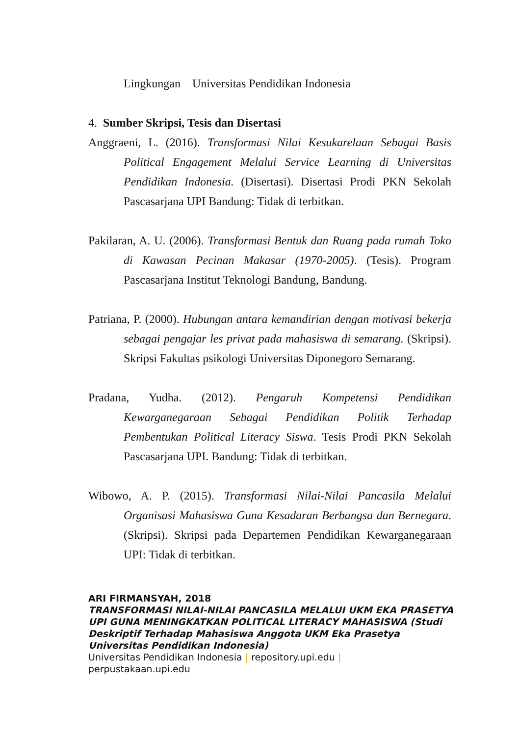Lingkungan Universitas Pendidikan Indonesia
4. Sumber Skripsi, Tesis dan Disertasi
Anggraeni, L. (2016). Transformasi Nilai Kesukarelaan Sebagai Basis Political Engagement Melalui Service Learning di Universitas Pendidikan Indonesia. (Disertasi). Disertasi Prodi PKN Sekolah Pascasarjana UPI Bandung: Tidak di terbitkan.
Pakilaran, A. U. (2006). Transformasi Bentuk dan Ruang pada rumah Toko di Kawasan Pecinan Makasar (1970-2005). (Tesis). Program Pascasarjana Institut Teknologi Bandung, Bandung.
Patriana, P. (2000). Hubungan antara kemandirian dengan motivasi bekerja sebagai pengajar les privat pada mahasiswa di semarang. (Skripsi). Skripsi Fakultas psikologi Universitas Diponegoro Semarang.
Pradana, Yudha. (2012). Pengaruh Kompetensi Pendidikan Kewarganegaraan Sebagai Pendidikan Politik Terhadap Pembentukan Political Literacy Siswa. Tesis Prodi PKN Sekolah Pascasarjana UPI. Bandung: Tidak di terbitkan.
Wibowo, A. P. (2015). Transformasi Nilai-Nilai Pancasila Melalui Organisasi Mahasiswa Guna Kesadaran Berbangsa dan Bernegara. (Skripsi). Skripsi pada Departemen Pendidikan Kewarganegaraan UPI: Tidak di terbitkan.
ARI FIRMANSYAH, 2018
TRANSFORMASI NILAI-NILAI PANCASILA MELALUI UKM EKA PRASETYA UPI GUNA MENINGKATKAN POLITICAL LITERACY MAHASISWA (Studi Deskriptif Terhadap Mahasiswa Anggota UKM Eka Prasetya Universitas Pendidikan Indonesia)
Universitas Pendidikan Indonesia | repository.upi.edu |
perpustakaan.upi.edu